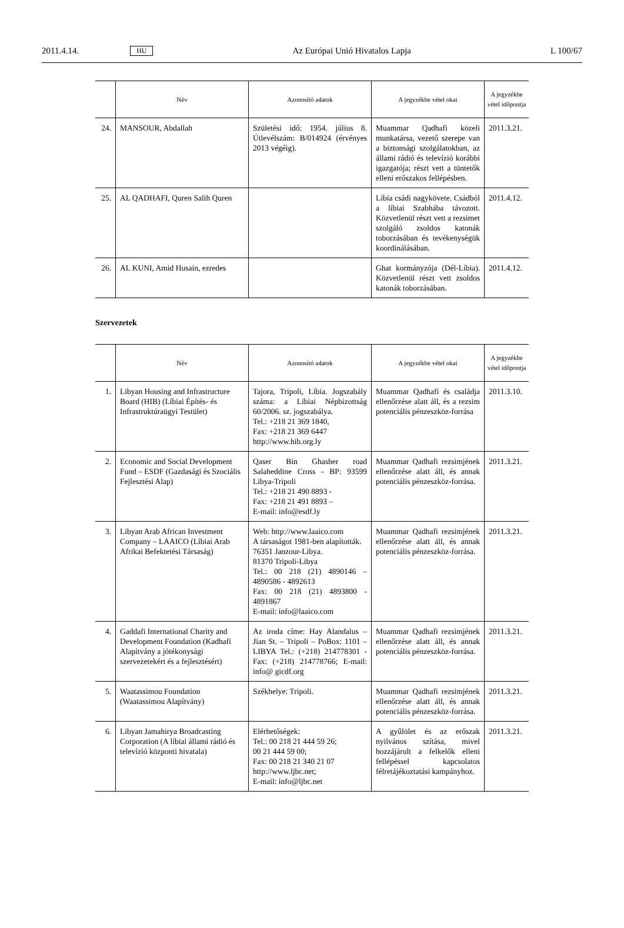2011.4.14. HU Az Európai Unió Hivatalos Lapja L 100/67
| | Név | Azonosító adatok | A jegyzékbe vétel okai | A jegyzékbe vétel időpontja |
| --- | --- | --- | --- | --- |
| 24. | MANSOUR, Abdallah | Születési idő: 1954. július 8. Útlevélszám: B/014924 (érvényes 2013 végéig). | Muammar Qadhafi közeli munkatársa, vezető szerepe van a biztonsági szolgálatokban, az állami rádió és televízió korábbi igazgatója; részt vett a tüntetők elleni erőszakos fellépésben. | 2011.3.21. |
| 25. | AL QADHAFI, Quren Salih Quren | | Líbia csádi nagykövete. Csádból a líbiai Szabhába távozott. Közvetlenül részt vett a rezsimet szolgáló zsoldos katonák toborzásában és tevékenységük koordinálásában. | 2011.4.12. |
| 26. | AL KUNI, Amid Husain, ezredes | | Ghat kormányzója (Dél-Líbia). Közvetlenül részt vett zsoldos katonák toborzásában. | 2011.4.12. |
Szervezetek
| | Név | Azonosító adatok | A jegyzékbe vétel okai | A jegyzékbe vétel időpontja |
| --- | --- | --- | --- | --- |
| 1. | Libyan Housing and Infrastructure Board (HIB) (Líbiai Építés- és Infrastruktúraügyi Testület) | Tajora, Tripoli, Líbia. Jogszabály száma: a Líbiai Népbizottság 60/2006. sz. jogszabálya. Tel.: +218 21 369 1840, Fax: +218 21 369 6447 http://www.hib.org.ly | Muammar Qadhafi és családja ellenőrzése alatt áll, és a rezsim potenciális pénzeszköz-forrása | 2011.3.10. |
| 2. | Economic and Social Development Fund – ESDF (Gazdasági és Szociális Fejlesztési Alap) | Qaser Bin Ghasher road Salaheddine Cross - BP: 93599 Libya-Tripoli Tel.: +218 21 490 8893 - Fax: +218 21 491 8893 – E-mail: info@esdf.ly | Muammar Qadhafi rezsimjének ellenőrzése alatt áll, és annak potenciális pénzeszköz-forrása. | 2011.3.21. |
| 3. | Libyan Arab African Investment Company – LAAICO (Líbiai Arab Afrikai Befektetési Társaság) | Web: http://www.laaico.com A társaságot 1981-ben alapították. 76351 Janzour-Libya. 81370 Tripoli-Libya Tel.: 00 218 (21) 4890146 – 4890586 - 4892613 Fax: 00 218 (21) 4893800 - 4891867 E-mail: info@laaico.com | Muammar Qadhafi rezsimjének ellenőrzése alatt áll, és annak potenciális pénzeszköz-forrása. | 2011.3.21. |
| 4. | Gaddafi International Charity and Development Foundation (Kadhafi Alapítvány a jótékonysági szervezetekért és a fejlesztésért) | Az iroda címe: Hay Alandalus – Jian St. – Tripoli – PoBox: 1101 – LIBYA Tel.: (+218) 214778301 - Fax: (+218) 214778766; E-mail: info@ gicdf.org | Muammar Qadhafi rezsimjének ellenőrzése alatt áll, és annak potenciális pénzeszköz-forrása. | 2011.3.21. |
| 5. | Waatassimou Foundation (Waatassimou Alapítvány) | Székhelye: Tripoli. | Muammar Qadhafi rezsimjének ellenőrzése alatt áll, és annak potenciális pénzeszköz-forrása. | 2011.3.21. |
| 6. | Libyan Jamahirya Broadcasting Corporation (A líbiai állami rádió és televízió központi hivatala) | Elérhetőségek: Tel.: 00 218 21 444 59 26; 00 21 444 59 00; Fax: 00 218 21 340 21 07 http://www.ljbc.net; E-mail: info@ljbc.net | A gyűlölet és az erőszak nyilvános szítása, mivel hozzájárult a felkelők elleni fellépéssel kapcsolatos félretájékoztatási kampányhoz. | 2011.3.21. |